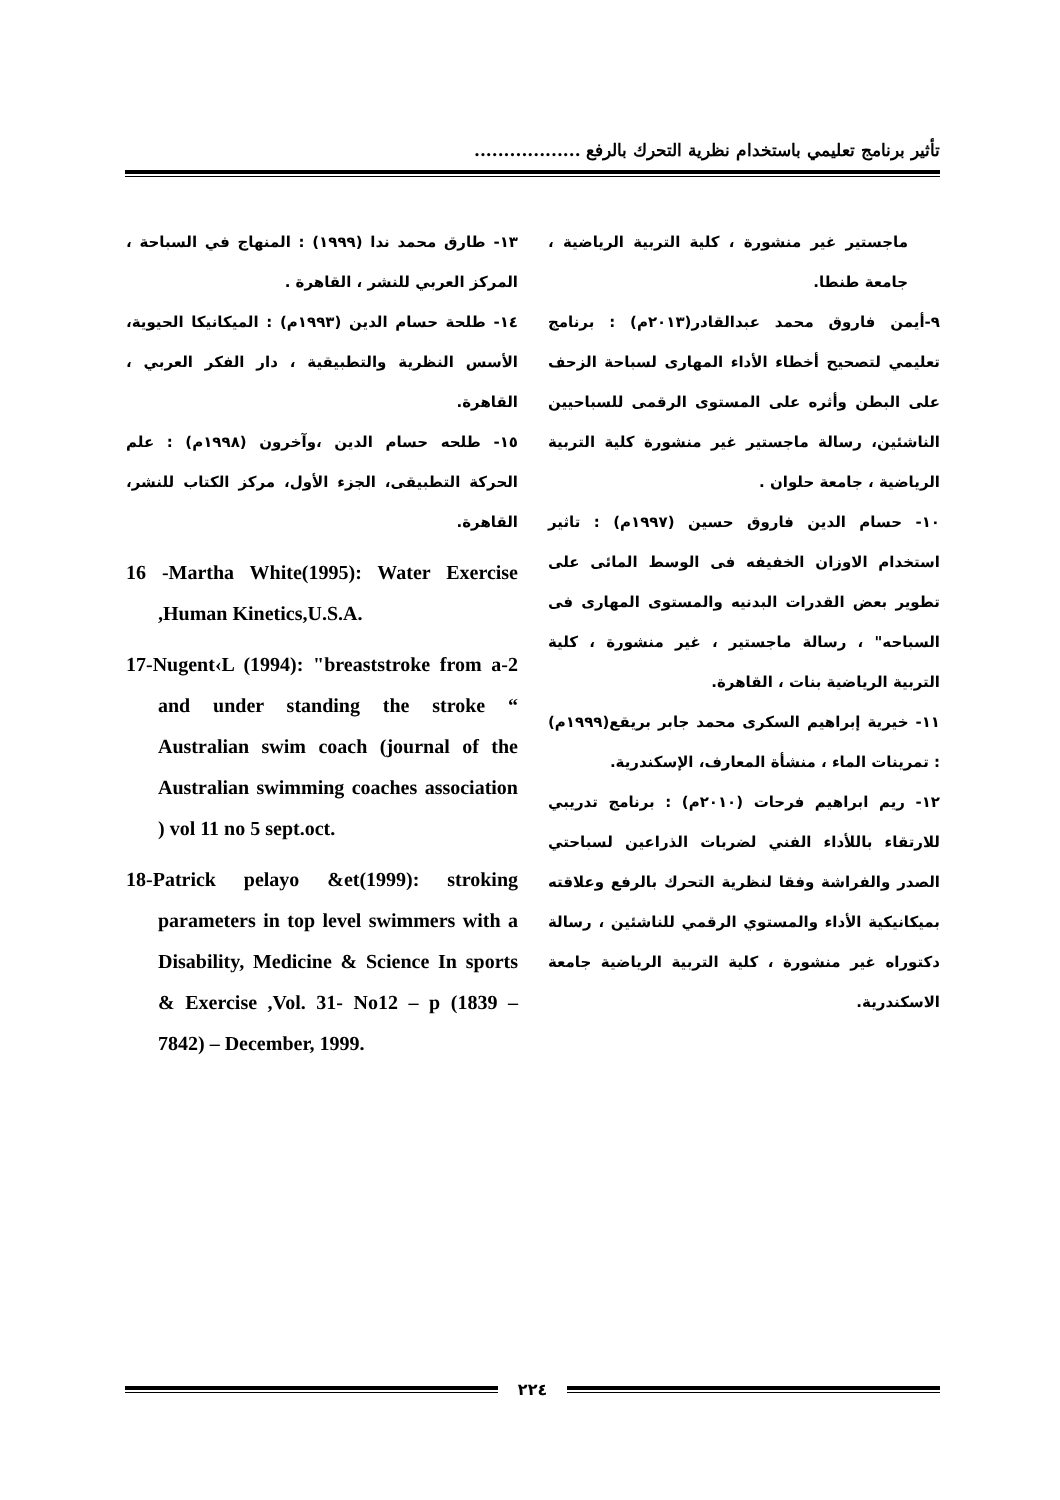تأثير برنامج تعليمي باستخدام نظرية التحرك بالرفع ..................
ماجستير غير منشورة ، كلية التربية الرياضية ، جامعة طنطا.
٩-أيمن فاروق محمد عبدالقادر(٢٠١٣م) : برنامج تعليمي لتصحيح أخطاء الأداء المهارى لسباحة الزحف على البطن وأثره على المستوى الرقمى للسباحيين الناشئين، رسالة ماجستير غير منشورة كلية التربية الرياضية ، جامعة حلوان .
١٠- حسام الدين فاروق حسين (١٩٩٧م) : تاثير استخدام الاوزان الخفيفه فى الوسط المائى على تطوير بعض القدرات البدنيه والمستوى المهارى فى السباحه" ، رسالة ماجستير ، غير منشورة ، كلية التربية الرياضية بنات ، القاهرة.
١١- خيرية إبراهيم السكرى محمد جابر بريقع(١٩٩٩م) : تمرينات الماء ، منشأة المعارف، الإسكندرية.
١٢- ريم ابراهيم فرحات (٢٠١٠م) : برنامج تدريبي للارتقاء باللأداء الفني لضربات الذراعين لسباحتي الصدر والفراشة وفقا لنظرية التحرك بالرفع وعلاقته بميكانيكية الأداء والمستوي الرقمي للناشئين ، رسالة دكتوراه غير منشورة ، كلية التربية الرياضية جامعة الاسكندرية.
١٣- طارق محمد ندا (١٩٩٩) : المنهاج في السباحة ، المركز العربي للنشر ، القاهرة .
١٤- طلحة حسام الدين (١٩٩٣م) : الميكانيكا الحيوية، الأسس النظرية والتطبيقية ، دار الفكر العربي ، القاهرة.
١٥- طلحه حسام الدين ،وآخرون (١٩٩٨م) : علم الحركة التطبيقى، الجزء الأول، مركز الكتاب للنشر، القاهرة.
16 -Martha White(1995): Water Exercise ,Human Kinetics,U.S.A.
17-Nugent‹L (1994): "breaststroke from a-2 and under standing the stroke “ Australian swim coach (journal of the Australian swimming coaches association ) vol 11 no 5 sept.oct.
18-Patrick pelayo &et(1999): stroking parameters in top level swimmers with a Disability, Medicine & Science In sports & Exercise ,Vol. 31- No12 – p (1839 – 7842) – December, 1999.
٢٢٤